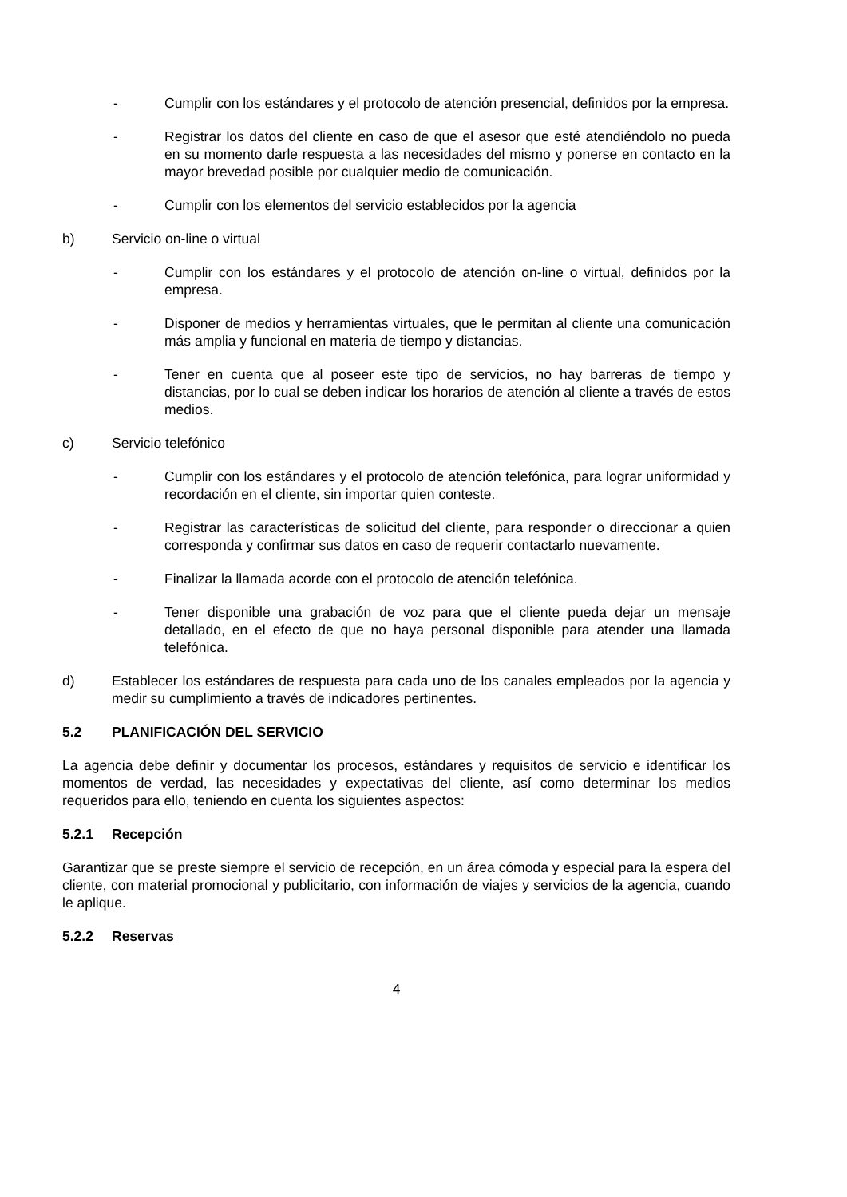- Cumplir con los estándares y el protocolo de atención presencial, definidos por la empresa.
- Registrar los datos del cliente en caso de que el asesor que esté atendiéndolo no pueda en su momento darle respuesta a las necesidades del mismo y ponerse en contacto en la mayor brevedad posible por cualquier medio de comunicación.
- Cumplir con los elementos del servicio establecidos por la agencia
b) Servicio on-line o virtual
- Cumplir con los estándares y el protocolo de atención on-line o virtual, definidos por la empresa.
- Disponer de medios y herramientas virtuales, que le permitan al cliente una comunicación más amplia y funcional en materia de tiempo y distancias.
- Tener en cuenta que al poseer este tipo de servicios, no hay barreras de tiempo y distancias, por lo cual se deben indicar los horarios de atención al cliente a través de estos medios.
c) Servicio telefónico
- Cumplir con los estándares y el protocolo de atención telefónica, para lograr uniformidad y recordación en el cliente, sin importar quien conteste.
- Registrar las características de solicitud del cliente, para responder o direccionar a quien corresponda y confirmar sus datos en caso de requerir contactarlo nuevamente.
- Finalizar la llamada acorde con el protocolo de atención telefónica.
- Tener disponible una grabación de voz para que el cliente pueda dejar un mensaje detallado, en el efecto de que no haya personal disponible para atender una llamada telefónica.
d) Establecer los estándares de respuesta para cada uno de los canales empleados por la agencia y medir su cumplimiento a través de indicadores pertinentes.
5.2 PLANIFICACIÓN DEL SERVICIO
La agencia debe definir y documentar los procesos, estándares y requisitos de servicio e identificar los momentos de verdad, las necesidades y expectativas del cliente, así como determinar los medios requeridos para ello, teniendo en cuenta los siguientes aspectos:
5.2.1 Recepción
Garantizar que se preste siempre el servicio de recepción, en un área cómoda y especial para la espera del cliente, con material promocional y publicitario, con información de viajes y servicios de la agencia, cuando le aplique.
5.2.2 Reservas
4